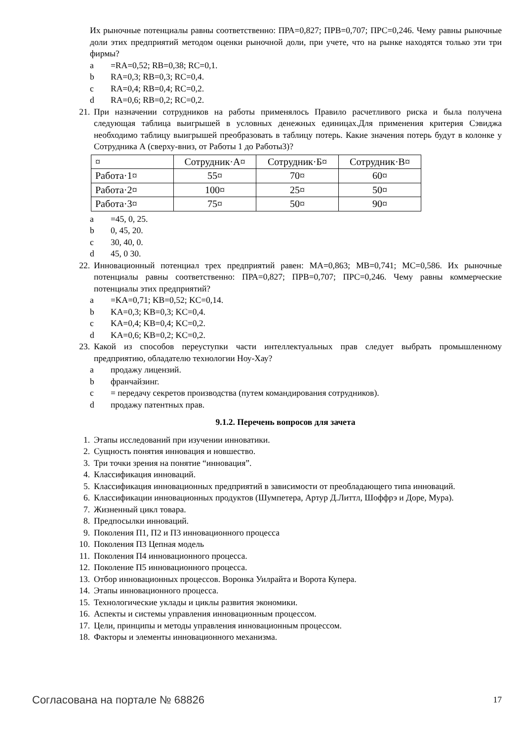Их рыночные потенциалы равны соответственно: ПРА=0,827; ПРВ=0,707; ПРС=0,246. Чему равны рыночные доли этих предприятий методом оценки рыночной доли, при учете, что на рынке находятся только эти три фирмы?
a =RA=0,52; RB=0,38; RC=0,1.
b RA=0,3; RB=0,3; RC=0,4.
c RA=0,4; RB=0,4; RC=0,2.
d RA=0,6; RB=0,2; RC=0,2.
21. При назначении сотрудников на работы применялось Правило расчетливого риска и была получена следующая таблица выигрышей в условных денежных единицах.Для применения критерия Сэвиджа необходимо таблицу выигрышей преобразовать в таблицу потерь. Какие значения потерь будут в колонке у Сотрудника А (сверху-вниз, от Работы 1 до Работы3)?
| ¤ | Сотрудник·А¤ | Сотрудник·Б¤ | Сотрудник·В¤ |
| Работа·1¤ | 55¤ | 70¤ | 60¤ |
| Работа·2¤ | 100¤ | 25¤ | 50¤ |
| Работа·3¤ | 75¤ | 50¤ | 90¤ |
a =45, 0, 25.
b 0, 45, 20.
c 30, 40, 0.
d 45, 0 30.
22. Инновационный потенциал трех предприятий равен: МА=0,863; МВ=0,741; МС=0,586. Их рыночные потенциалы равны соответственно: ПРА=0,827; ПРВ=0,707; ПРС=0,246. Чему равны коммерческие потенциалы этих предприятий?
a =KA=0,71; KB=0,52; KC=0,14.
b KA=0,3; KB=0,3; KC=0,4.
c KA=0,4; KB=0,4; KC=0,2.
d KA=0,6; KB=0,2; KC=0,2.
23. Какой из способов переуступки части интеллектуальных прав следует выбрать промышленному предприятию, обладателю технологии Ноу-Хау?
a продажу лицензий.
b франчайзинг.
c = передачу секретов производства (путем командирования сотрудников).
d продажу патентных прав.
9.1.2. Перечень вопросов для зачета
1. Этапы исследований при изучении инноватики.
2. Сущность понятия инновация и новшество.
3. Три точки зрения на понятие “инновация”.
4. Классификация инноваций.
5. Классификация инновационных предприятий в зависимости от преобладающего типа инноваций.
6. Классификации инновационных продуктов (Шумпетера, Артур Д.Литтл, Шоффрэ и Доре, Мура).
7. Жизненный цикл товара.
8. Предпосылки инноваций.
9. Поколения П1, П2 и П3 инновационного процесса
10. Поколения П3 Цепная модель
11. Поколения П4 инновационного процесса.
12. Поколение П5 инновационного процесса.
13. Отбор инновационных процессов. Воронка Уилрайта и Ворота Купера.
14. Этапы инновационного процесса.
15. Технологические уклады и циклы развития экономики.
16. Аспекты и системы управления инновационным процессом.
17. Цели, принципы и методы управления инновационным процессом.
18. Факторы и элементы инновационного механизма.
Согласована на портале № 68826 17